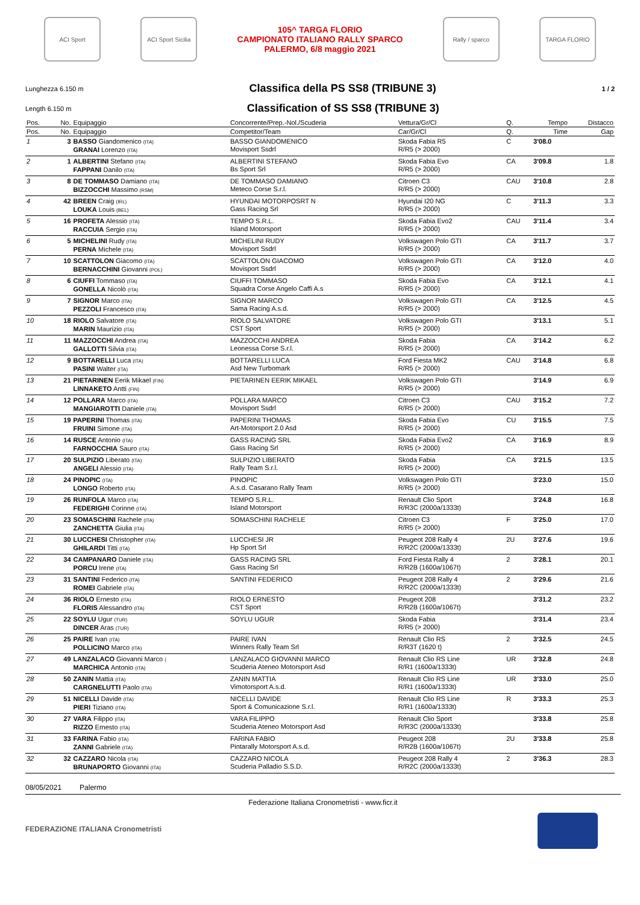ACI Sport
ACI Sport Sicilia
105^ TARGA FLORIO
CAMPIONATO ITALIANO RALLY SPARCO
PALERMO, 6/8 maggio 2021
Rally / sparco TARGA FLORIO
Lunghezza 6.150 m
Classifica della PS SS8 (TRIBUNE 3)
1 / 2
Length 6.150 m
Classification of SS SS8 (TRIBUNE 3)
| Pos. | No. | Equipaggio | Concorrente/Prep.-Nol./Scuderia | Vettura/Gr/Cl | Q. | Tempo | Distacco |
| --- | --- | --- | --- | --- | --- | --- | --- |
| Pos. | No. | Equipaggio | Competitor/Team | Car/Gr/Cl | Q. | Time | Gap |
| 1 | 3 | BASSO Giandomenico (ITA) GRANAI Lorenzo (ITA) | BASSO GIANDOMENICO Movisport Ssdrl | Skoda Fabia R5 R/R5 (> 2000) | C | 3'08.0 | |
| 2 | 1 | ALBERTINI Stefano (ITA) FAPPANI Danilo (ITA) | ALBERTINI STEFANO Bs Sport Srl | Skoda Fabia Evo R/R5 (> 2000) | CA | 3'09.8 | 1.8 |
| 3 | 8 | DE TOMMASO Damiano (ITA) BIZZOCCHI Massimo (RSM) | DE TOMMASO DAMIANO Meteco Corse S.r.l. | Citroen C3 R/R5 (> 2000) | CAU | 3'10.8 | 2.8 |
| 4 | 42 | BREEN Craig (IRL) LOUKA Louis (BEL) | HYUNDAI MOTORPOSRT N Gass Racing Srl | Hyundai I20 NG R/R5 (> 2000) | C | 3'11.3 | 3.3 |
| 5 | 16 | PROFETA Alessio (ITA) RACCUIA Sergio (ITA) | TEMPO S.R.L. Island Motorsport | Skoda Fabia Evo2 R/R5 (> 2000) | CAU | 3'11.4 | 3.4 |
| 6 | 5 | MICHELINI Rudy (ITA) PERNA Michele (ITA) | MICHELINI RUDY Movisport Ssdrl | Volkswagen Polo GTI R/R5 (> 2000) | CA | 3'11.7 | 3.7 |
| 7 | 10 | SCATTOLON Giacomo (ITA) BERNACCHINI Giovanni (POL) | SCATTOLON GIACOMO Movisport Ssdrl | Volkswagen Polo GTI R/R5 (> 2000) | CA | 3'12.0 | 4.0 |
| 8 | 6 | CIUFFI Tommaso (ITA) GONELLA Nicolò (ITA) | CIUFFI TOMMASO Squadra Corse Angelo Caffi A.s | Skoda Fabia Evo R/R5 (> 2000) | CA | 3'12.1 | 4.1 |
| 9 | 7 | SIGNOR Marco (ITA) PEZZOLI Francesco (ITA) | SIGNOR MARCO Sama Racing A.s.d. | Volkswagen Polo GTI R/R5 (> 2000) | CA | 3'12.5 | 4.5 |
| 10 | 18 | RIOLO Salvatore (ITA) MARIN Maurizio (ITA) | RIOLO SALVATORE CST Sport | Volkswagen Polo GTI R/R5 (> 2000) | | 3'13.1 | 5.1 |
| 11 | 11 | MAZZOCCHI Andrea (ITA) GALLOTTI Silvia (ITA) | MAZZOCCHI ANDREA Leonessa Corse S.r.l. | Skoda Fabia R/R5 (> 2000) | CA | 3'14.2 | 6.2 |
| 12 | 9 | BOTTARELLI Luca (ITA) PASINI Walter (ITA) | BOTTARELLI LUCA Asd New Turbomark | Ford Fiesta MK2 R/R5 (> 2000) | CAU | 3'14.8 | 6.8 |
| 13 | 21 | PIETARINEN Eerik Mikael (FIN) LINNAKETO Antti (FIN) | PIETARINEN EERIK MIKAEL | Volkswagen Polo GTI R/R5 (> 2000) | | 3'14.9 | 6.9 |
| 14 | 12 | POLLARA Marco (ITA) MANGIAROTTI Daniele (ITA) | POLLARA MARCO Movisport Ssdrl | Citroen C3 R/R5 (> 2000) | CAU | 3'15.2 | 7.2 |
| 15 | 19 | PAPERINI Thomas (ITA) FRUINI Simone (ITA) | PAPERINI THOMAS Art-Motorsport 2.0 Asd | Skoda Fabia Evo R/R5 (> 2000) | CU | 3'15.5 | 7.5 |
| 16 | 14 | RUSCE Antonio (ITA) FARNOCCHIA Sauro (ITA) | GASS RACING SRL Gass Racing Srl | Skoda Fabia Evo2 R/R5 (> 2000) | CA | 3'16.9 | 8.9 |
| 17 | 20 | SULPIZIO Liberato (ITA) ANGELI Alessio (ITA) | SULPIZIO LIBERATO Rally Team S.r.l. | Skoda Fabia R/R5 (> 2000) | CA | 3'21.5 | 13.5 |
| 18 | 24 | PINOPIC (ITA) LONGO Roberto (ITA) | PINOPIC A.s.d. Casarano Rally Team | Volkswagen Polo GTI R/R5 (> 2000) | | 3'23.0 | 15.0 |
| 19 | 26 | RUNFOLA Marco (ITA) FEDERIGHI Corinne (ITA) | TEMPO S.R.L. Island Motorsport | Renault Clio Sport R/R3C (2000a/1333t) | | 3'24.8 | 16.8 |
| 20 | 23 | SOMASCHINI Rachele (ITA) ZANCHETTA Giulia (ITA) | SOMASCHINI RACHELE | Citroen C3 R/R5 (> 2000) | F | 3'25.0 | 17.0 |
| 21 | 30 | LUCCHESI Christopher (ITA) GHILARDI Titti (ITA) | LUCCHESI JR Hp Sport Srl | Peugeot 208 Rally 4 R/R2C (2000a/1333t) | 2U | 3'27.6 | 19.6 |
| 22 | 34 | CAMPANARO Daniele (ITA) PORCU Irene (ITA) | GASS RACING SRL Gass Racing Srl | Ford Fiesta Rally 4 R/R2B (1600a/1067t) | 2 | 3'28.1 | 20.1 |
| 23 | 31 | SANTINI Federico (ITA) ROMEI Gabriele (ITA) | SANTINI FEDERICO | Peugeot 208 Rally 4 R/R2C (2000a/1333t) | 2 | 3'29.6 | 21.6 |
| 24 | 36 | RIOLO Ernesto (ITA) FLORIS Alessandro (ITA) | RIOLO ERNESTO CST Sport | Peugeot 208 R/R2B (1600a/1067t) | | 3'31.2 | 23.2 |
| 25 | 22 | SOYLU Ugur (TUR) DINCER Aras (TUR) | SOYLU UGUR | Skoda Fabia R/R5 (> 2000) | | 3'31.4 | 23.4 |
| 26 | 25 | PAIRE Ivan (ITA) POLLICINO Marco (ITA) | PAIRE IVAN Winners Rally Team Srl | Renault Clio RS R/R3T (1620 t) | 2 | 3'32.5 | 24.5 |
| 27 | 49 | LANZALACO Giovanni Marco ( MARCHICA Antonio (ITA) | LANZALACO GIOVANNI MARCO Scuderia Ateneo Motorsport Asd | Renault Clio RS Line R/R1 (1600a/1333t) | UR | 3'32.8 | 24.8 |
| 28 | 50 | ZANIN Mattia (ITA) CARGNELUTTI Paolo (ITA) | ZANIN MATTIA Vimotorsport A.s.d. | Renault Clio RS Line R/R1 (1600a/1333t) | UR | 3'33.0 | 25.0 |
| 29 | 51 | NICELLI Davide (ITA) PIERI Tiziano (ITA) | NICELLI DAVIDE Sport & Comunicazione S.r.l. | Renault Clio RS Line R/R1 (1600a/1333t) | R | 3'33.3 | 25.3 |
| 30 | 27 | VARA Filippo (ITA) RIZZO Ernesto (ITA) | VARA FILIPPO Scuderia Ateneo Motorsport Asd | Renault Clio Sport R/R3C (2000a/1333t) | | 3'33.8 | 25.8 |
| 31 | 33 | FARINA Fabio (ITA) ZANNI Gabriele (ITA) | FARINA FABIO Pintarally Motorsport A.s.d. | Peugeot 208 R/R2B (1600a/1067t) | 2U | 3'33.8 | 25.8 |
| 32 | 32 | CAZZARO Nicola (ITA) BRUNAPORTO Giovanni (ITA) | CAZZARO NICOLA Scuderia Palladio S.S.D. | Peugeot 208 Rally 4 R/R2C (2000a/1333t) | 2 | 3'36.3 | 28.3 |
08/05/2021 Palermo
Federazione Italiana Cronometristi - www.ficr.it
FEDERAZIONE ITALIANA Cronometristi